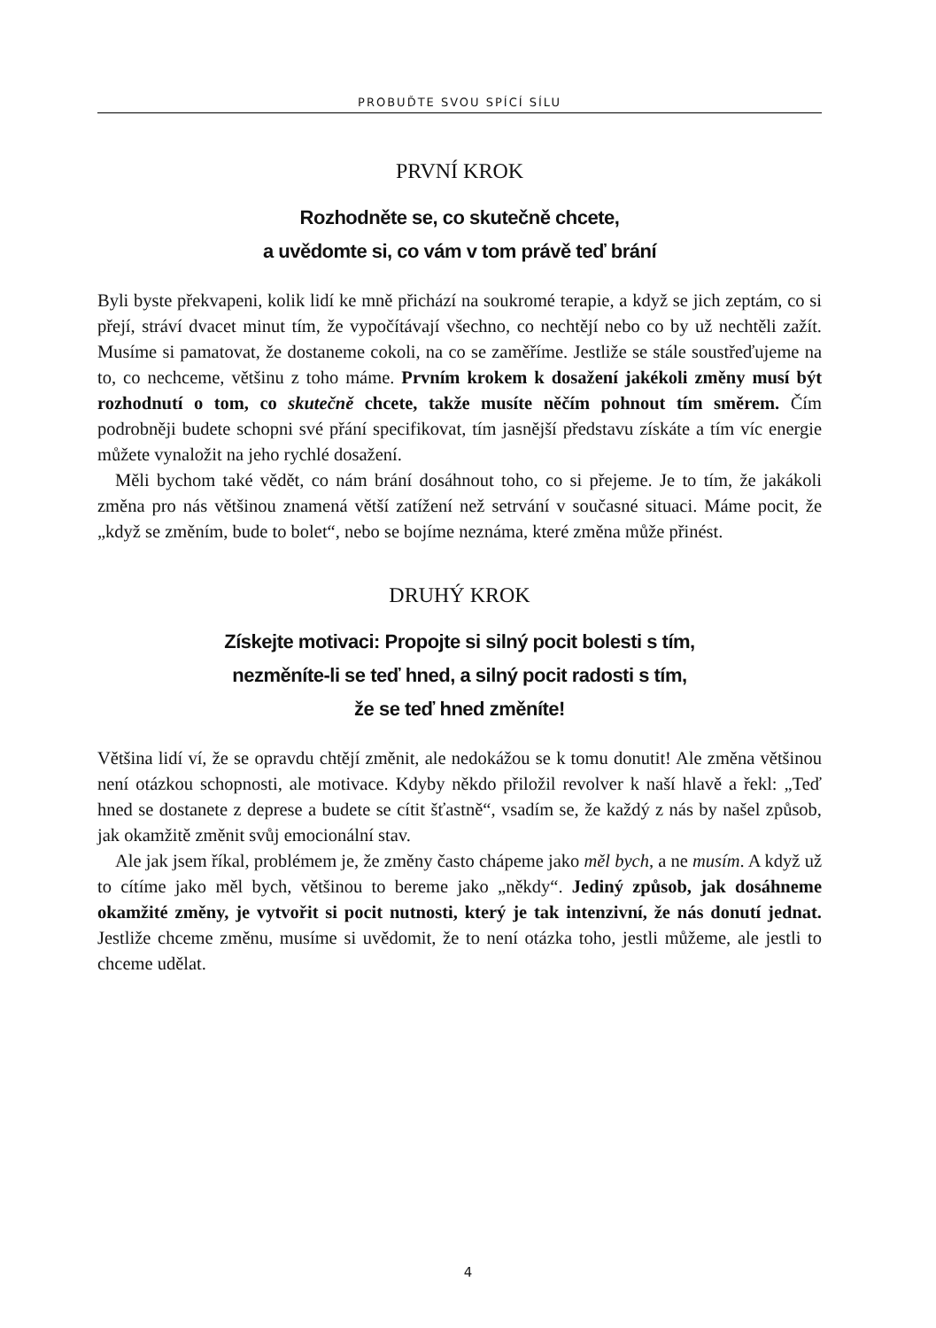PROBUĎTE SVOU SPÍCÍ SÍLU
PRVNÍ KROK
Rozhodněte se, co skutečně chcete,
a uvědomte si, co vám v tom právě teď brání
Byli byste překvapeni, kolik lidí ke mně přichází na soukromé terapie, a když se jich zeptám, co si přejí, stráví dvacet minut tím, že vypočítávají všechno, co nechtějí nebo co by už nechtěli zažít. Musíme si pamatovat, že dostaneme cokoli, na co se zaměříme. Jestliže se stále soustřeďujeme na to, co nechceme, většinu z toho máme. Prvním krokem k dosažení jakékoli změny musí být rozhodnutí o tom, co skutečně chcete, takže musíte něčím pohnout tím směrem. Čím podrobněji budete schopni své přání specifikovat, tím jasnější představu získáte a tím víc energie můžete vynaložit na jeho rychlé dosažení.
Měli bychom také vědět, co nám brání dosáhnout toho, co si přejeme. Je to tím, že jakákoli změna pro nás většinou znamená větší zatížení než setrvání v současné situaci. Máme pocit, že „když se změním, bude to bolet“, nebo se bojíme neznáma, které změna může přinést.
DRUHÝ KROK
Získejte motivaci: Propojte si silný pocit bolesti s tím,
nezměníte-li se teď hned, a silný pocit radosti s tím,
že se teď hned změníte!
Většina lidí ví, že se opravdu chtějí změnit, ale nedokážou se k tomu donutit! Ale změna většinou není otázkou schopnosti, ale motivace. Kdyby někdo přiložil revolver k naší hlavě a řekl: „Teď hned se dostanete z deprese a budete se cítit šťastně“, vsadím se, že každý z nás by našel způsob, jak okamžitě změnit svůj emocionální stav.
Ale jak jsem říkal, problémem je, že změny často chápeme jako měl bych, a ne musím. A když už to cítíme jako měl bych, většinou to bereme jako „někdy“. Jediný způsob, jak dosáhneme okamžité změny, je vytvořit si pocit nutnosti, který je tak intenzivní, že nás donutí jednat. Jestliže chceme změnu, musíme si uvědomit, že to není otázka toho, jestli můžeme, ale jestli to chceme udělat.
4